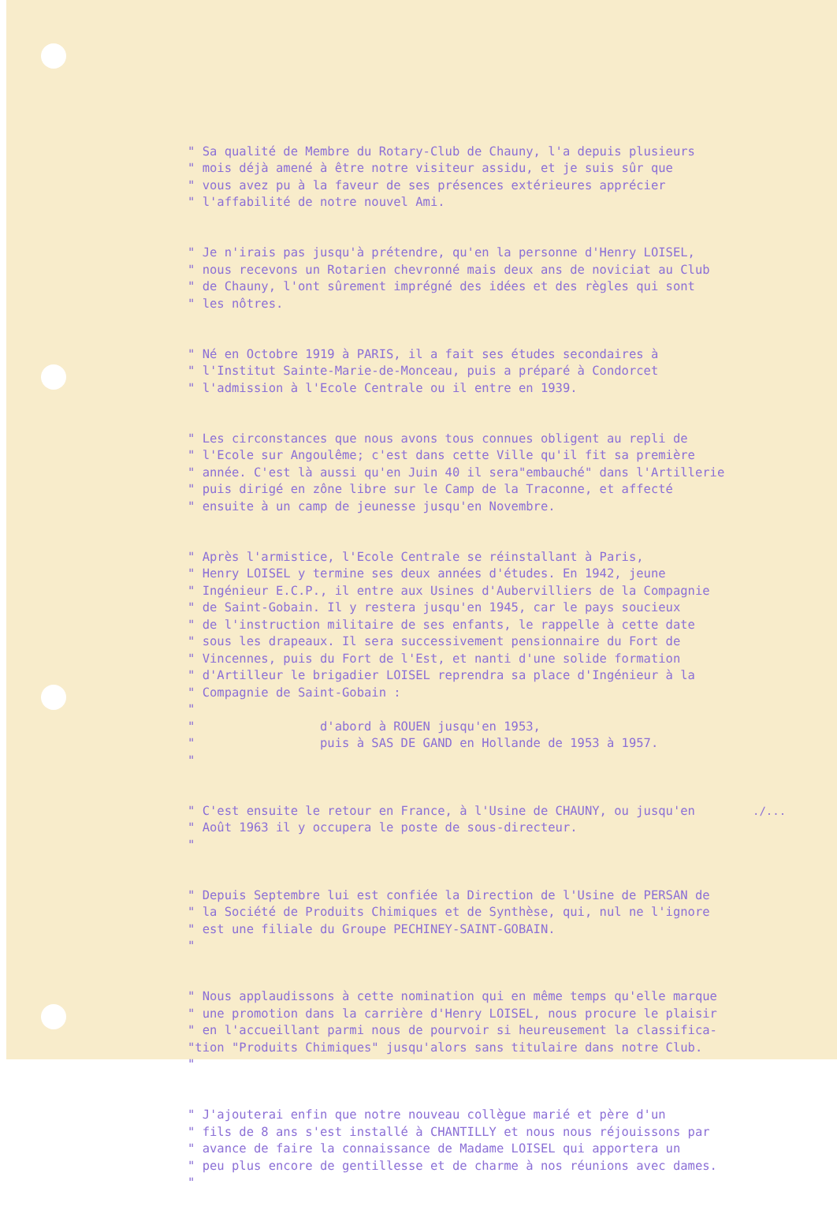" Sa qualité de Membre du Rotary-Club de Chauny, l'a depuis plusieurs " mois déjà amené à être notre visiteur assidu, et je suis sûr que " vous avez pu à la faveur de ses présences extérieures apprécier " l'affabilité de notre nouvel Ami.
" Je n'irais pas jusqu'à prétendre, qu'en la personne d'Henry LOISEL, " nous recevons un Rotarien chevronné mais deux ans de noviciat au Club " de Chauny, l'ont sûrement imprégné des idées et des règles qui sont " les nôtres.
" Né en Octobre 1919 à PARIS, il a fait ses études secondaires à " l'Institut Sainte-Marie-de-Monceau, puis a préparé à Condorcet " l'admission à l'Ecole Centrale ou il entre en 1939.
" Les circonstances que nous avons tous connues obligent au repli de " l'Ecole sur Angoulême; c'est dans cette Ville qu'il fit sa première " année. C'est là aussi qu'en Juin 40 il sera"embauché" dans l'Artillerie " puis dirigé en zône libre sur le Camp de la Traconne, et affecté " ensuite à un camp de jeunesse jusqu'en Novembre.
" Après l'armistice, l'Ecole Centrale se réinstallant à Paris, " Henry LOISEL y termine ses deux années d'études. En 1942, jeune " Ingénieur E.C.P., il entre aux Usines d'Aubervilliers de la Compagnie " de Saint-Gobain. Il y restera jusqu'en 1945, car le pays soucieux " de l'instruction militaire de ses enfants, le rappelle à cette date " sous les drapeaux. Il sera successivement pensionnaire du Fort de " Vincennes, puis du Fort de l'Est, et nanti d'une solide formation " d'Artilleur le brigadier LOISEL reprendra sa place d'Ingénieur à la " Compagnie de Saint-Gobain : " " d'abord à ROUEN jusqu'en 1953, " puis à SAS DE GAND en Hollande de 1953 à 1957. "
" C'est ensuite le retour en France, à l'Usine de CHAUNY, ou jusqu'en " Août 1963 il y occupera le poste de sous-directeur. "
" Depuis Septembre lui est confiée la Direction de l'Usine de PERSAN de " la Société de Produits Chimiques et de Synthèse, qui, nul ne l'ignore " est une filiale du Groupe PECHINEY-SAINT-GOBAIN. "
" Nous applaudissons à cette nomination qui en même temps qu'elle marque " une promotion dans la carrière d'Henry LOISEL, nous procure le plaisir " en l'accueillant parmi nous de pourvoir si heureusement la classifica- "tion "Produits Chimiques" jusqu'alors sans titulaire dans notre Club. "
" J'ajouterai enfin que notre nouveau collègue marié et père d'un " fils de 8 ans s'est installé à CHANTILLY et nous nous réjouissons par " avance de faire la connaissance de Madame LOISEL qui apportera un " peu plus encore de gentillesse et de charme à nos réunions avec dames. "
./...